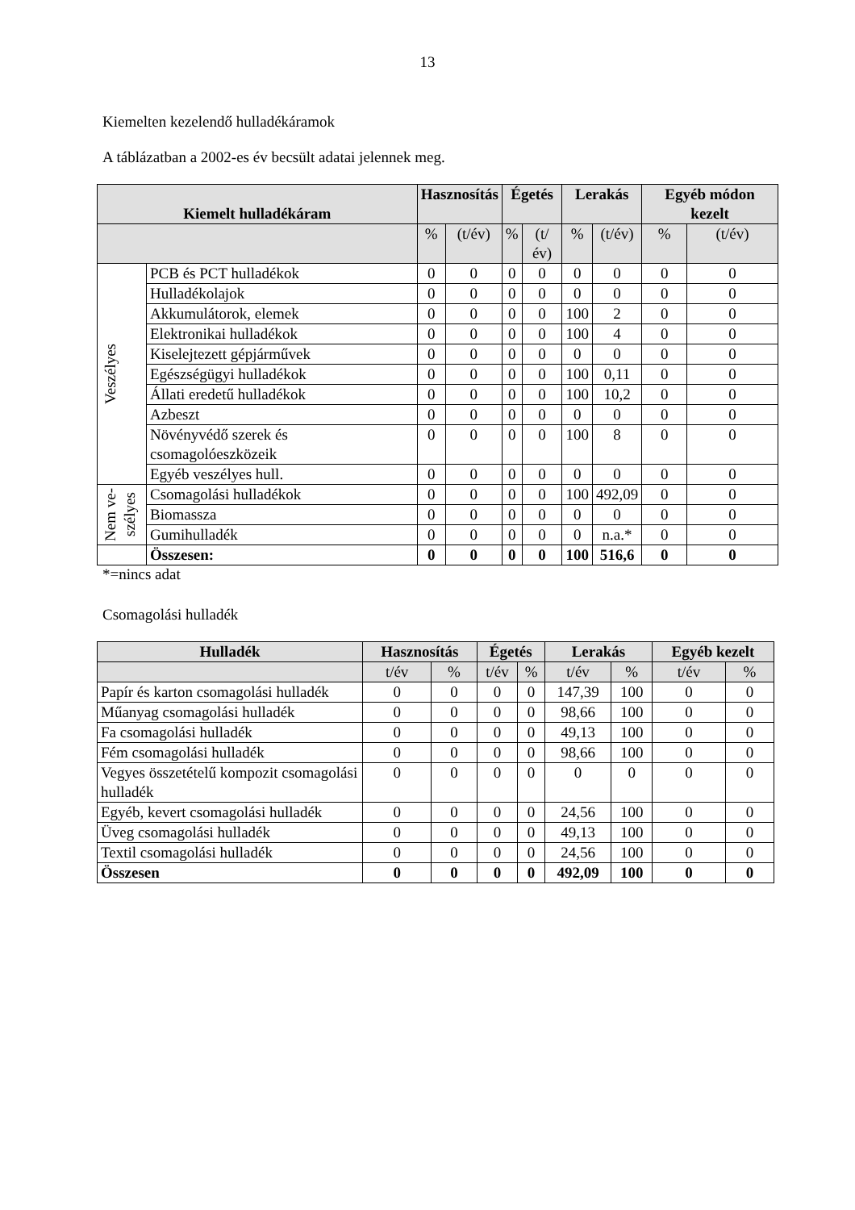13
Kiemelten kezelendő hulladékáramok
A táblázatban a 2002-es év becsült adatai jelennek meg.
| Kiemelt hulladékáram | | Hasznosítás | | Égetés | | Lerakás | | Egyéb módon kezelt | |
| --- | --- | --- | --- | --- | --- | --- | --- | --- | --- |
| | | % | (t/év) | % | (t/év) | % | (t/év) | % | (t/év) |
| Veszélyes | PCB és PCT hulladékok | 0 | 0 | 0 | 0 | 0 | 0 | 0 | 0 |
| | Hulladékolajok | 0 | 0 | 0 | 0 | 0 | 0 | 0 | 0 |
| | Akkumulátorok, elemek | 0 | 0 | 0 | 0 | 100 | 2 | 0 | 0 |
| | Elektronikai hulladékok | 0 | 0 | 0 | 0 | 100 | 4 | 0 | 0 |
| | Kiselejtezett gépjárművek | 0 | 0 | 0 | 0 | 0 | 0 | 0 | 0 |
| | Egészségügyi hulladékok | 0 | 0 | 0 | 0 | 100 | 0,11 | 0 | 0 |
| | Állati eredetű hulladékok | 0 | 0 | 0 | 0 | 100 | 10,2 | 0 | 0 |
| | Azbeszt | 0 | 0 | 0 | 0 | 0 | 0 | 0 | 0 |
| | Növényvédő szerek és csomagolóeszközeik | 0 | 0 | 0 | 0 | 100 | 8 | 0 | 0 |
| | Egyéb veszélyes hull. | 0 | 0 | 0 | 0 | 0 | 0 | 0 | 0 |
| Nem ve- szélyes | Csomagolási hulladékok | 0 | 0 | 0 | 0 | 100 | 492,09 | 0 | 0 |
| | Biomassza | 0 | 0 | 0 | 0 | 0 | 0 | 0 | 0 |
| | Gumihulladék | 0 | 0 | 0 | 0 | 0 | n.a.* | 0 | 0 |
| | Összesen: | 0 | 0 | 0 | 0 | 100 | 516,6 | 0 | 0 |
*=nincs adat
Csomagolási hulladék
| Hulladék | Hasznosítás | | Égetés | | Lerakás | | Egyéb kezelt | |
| --- | --- | --- | --- | --- | --- | --- | --- | --- |
| | t/év | % | t/év | % | t/év | % | t/év | % |
| Papír és karton csomagolási hulladék | 0 | 0 | 0 | 0 | 147,39 | 100 | 0 | 0 |
| Műanyag csomagolási hulladék | 0 | 0 | 0 | 0 | 98,66 | 100 | 0 | 0 |
| Fa csomagolási hulladék | 0 | 0 | 0 | 0 | 49,13 | 100 | 0 | 0 |
| Fém csomagolási hulladék | 0 | 0 | 0 | 0 | 98,66 | 100 | 0 | 0 |
| Vegyes összetételű kompozit csomagolási hulladék | 0 | 0 | 0 | 0 | 0 | 0 | 0 | 0 |
| Egyéb, kevert csomagolási hulladék | 0 | 0 | 0 | 0 | 24,56 | 100 | 0 | 0 |
| Üveg csomagolási hulladék | 0 | 0 | 0 | 0 | 49,13 | 100 | 0 | 0 |
| Textil csomagolási hulladék | 0 | 0 | 0 | 0 | 24,56 | 100 | 0 | 0 |
| Összesen | 0 | 0 | 0 | 0 | 492,09 | 100 | 0 | 0 |